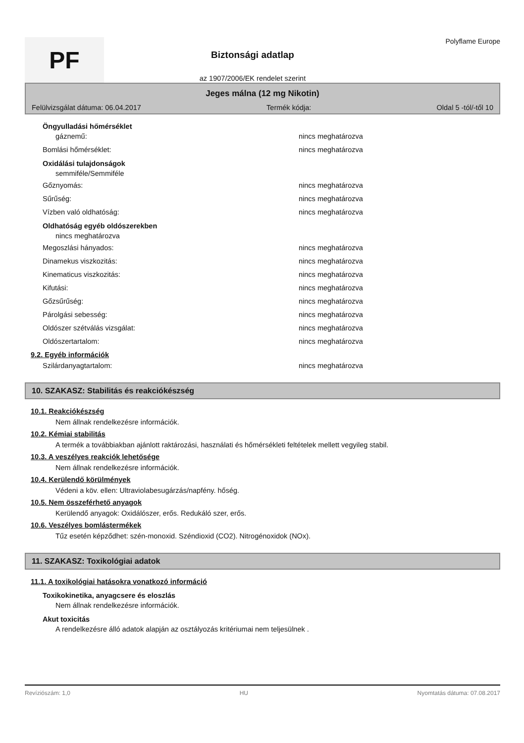PF
Biztonsági adatlap
az 1907/2006/EK rendelet szerint
Polyflame Europe
Jeges málna (12 mg Nikotin)
Felülvizsgálat dátuma: 06.04.2017 Termék kódja: Oldal 5 -tól/-től 10
Öngyulladási hőmérséklet
gáznemű: nincs meghatározva
Bomlási hőmérséklet: nincs meghatározva
Oxidálási tulajdonságok
semmiféle/Semmiféle
Gőznyomás: nincs meghatározva
Sűrűség: nincs meghatározva
Vízben való oldhatóság: nincs meghatározva
Oldhatóság egyéb oldószerekben
nincs meghatározva
Megoszlási hányados: nincs meghatározva
Dinamekus viszkozitás: nincs meghatározva
Kinematicus viszkozitás: nincs meghatározva
Kifutási: nincs meghatározva
Gőzsűrűség: nincs meghatározva
Párolgási sebesség: nincs meghatározva
Oldószer szétválás vizsgálat: nincs meghatározva
Oldószertartalom: nincs meghatározva
9.2. Egyéb információk
Szilárdanyagtartalom: nincs meghatározva
10. SZAKASZ: Stabilitás és reakciókészség
10.1. Reakciókészség
Nem állnak rendelkezésre információk.
10.2. Kémiai stabilitás
A termék a továbbiakban ajánlott raktározási, használati és hőmérsékleti feltételek mellett vegyileg stabil.
10.3. A veszélyes reakciók lehetősége
Nem állnak rendelkezésre információk.
10.4. Kerülendő körülmények
Védeni a köv. ellen: Ultraviolabesugárzás/napfény. hőség.
10.5. Nem összeférhető anyagok
Kerülendő anyagok: Oxidálószer, erős. Redukáló szer, erős.
10.6. Veszélyes bomlástermékek
Tűz esetén képződhet: szén-monoxid. Széndioxid (CO2). Nitrogénoxidok (NOx).
11. SZAKASZ: Toxikológiai adatok
11.1. A toxikológiai hatásokra vonatkozó információ
Toxikokinetika, anyagcsere és eloszlás
Nem állnak rendelkezésre információk.
Akut toxicitás
A rendelkezésre álló adatok alapján az osztályozás kritériumai nem teljesülnek .
Revíziószám: 1,0 HU Nyomtatás dátuma: 07.08.2017